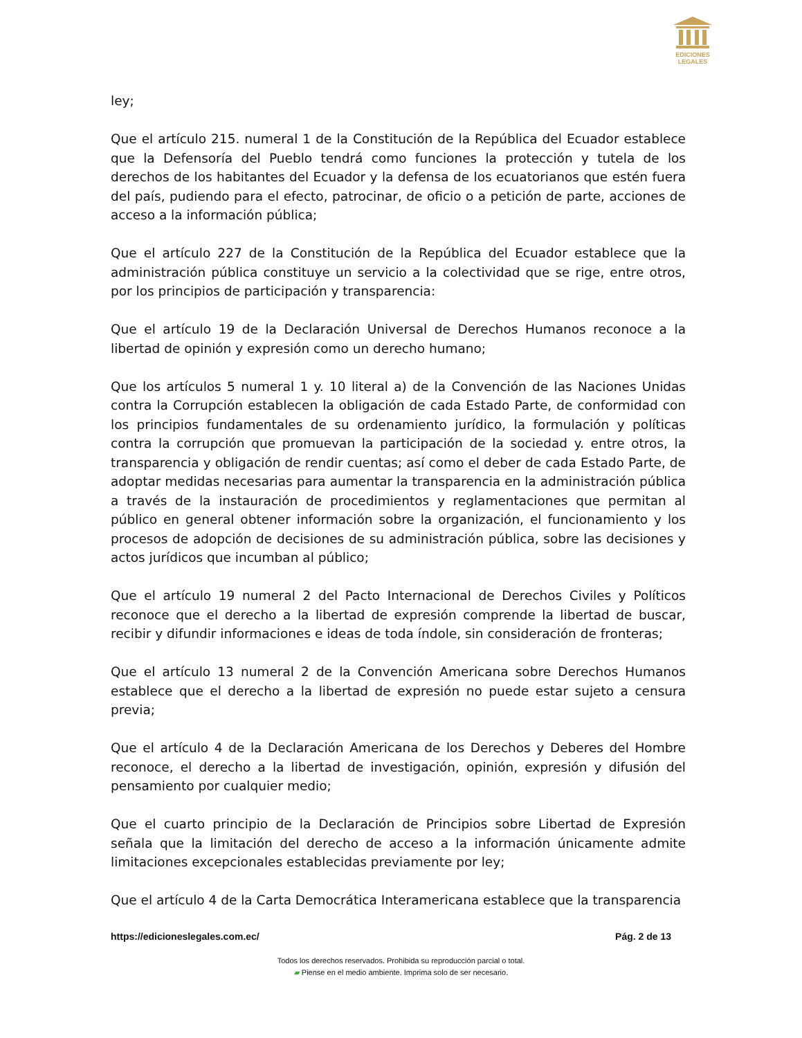EDICIONES
LEGALES
ley;
Que el artículo 215. numeral 1 de la Constitución de la República del Ecuador establece que la Defensoría del Pueblo tendrá como funciones la protección y tutela de los derechos de los habitantes del Ecuador y la defensa de los ecuatorianos que estén fuera del país, pudiendo para el efecto, patrocinar, de oficio o a petición de parte, acciones de acceso a la información pública;
Que el artículo 227 de la Constitución de la República del Ecuador establece que la administración pública constituye un servicio a la colectividad que se rige, entre otros, por los principios de participación y transparencia:
Que el artículo 19 de la Declaración Universal de Derechos Humanos reconoce a la libertad de opinión y expresión como un derecho humano;
Que los artículos 5 numeral 1 y. 10 literal a) de la Convención de las Naciones Unidas contra la Corrupción establecen la obligación de cada Estado Parte, de conformidad con los principios fundamentales de su ordenamiento jurídico, la formulación y políticas contra la corrupción que promuevan la participación de la sociedad y. entre otros, la transparencia y obligación de rendir cuentas; así como el deber de cada Estado Parte, de adoptar medidas necesarias para aumentar la transparencia en la administración pública a través de la instauración de procedimientos y reglamentaciones que permitan al público en general obtener información sobre la organización, el funcionamiento y los procesos de adopción de decisiones de su administración pública, sobre las decisiones y actos jurídicos que incumban al público;
Que el artículo 19 numeral 2 del Pacto Internacional de Derechos Civiles y Políticos reconoce que el derecho a la libertad de expresión comprende la libertad de buscar, recibir y difundir informaciones e ideas de toda índole, sin consideración de fronteras;
Que el artículo 13 numeral 2 de la Convención Americana sobre Derechos Humanos establece que el derecho a la libertad de expresión no puede estar sujeto a censura previa;
Que el artículo 4 de la Declaración Americana de los Derechos y Deberes del Hombre reconoce, el derecho a la libertad de investigación, opinión, expresión y difusión del pensamiento por cualquier medio;
Que el cuarto principio de la Declaración de Principios sobre Libertad de Expresión señala que la limitación del derecho de acceso a la información únicamente admite limitaciones excepcionales establecidas previamente por ley;
Que el artículo 4 de la Carta Democrática Interamericana establece que la transparencia
https://edicioneslegales.com.ec/ Pág. 2 de 13
Todos los derechos reservados. Prohibida su reproducción parcial o total.
▰ Piense en el medio ambiente. Imprima solo de ser necesario.